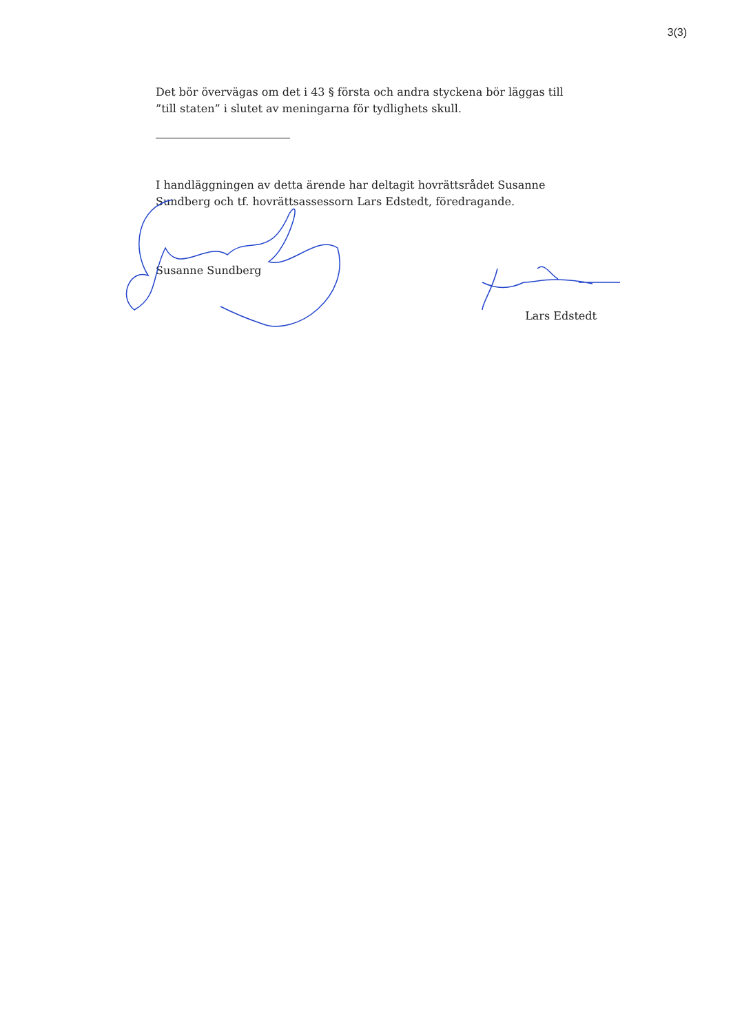3(3)
Det bör övervägas om det i 43 § första och andra styckena bör läggas till ”till staten” i slutet av meningarna för tydlighets skull.
I handläggningen av detta ärende har deltagit hovrättsrådet Susanne Sundberg och tf. hovrättsassessorn Lars Edstedt, föredragande.
Susanne Sundberg
Lars Edstedt